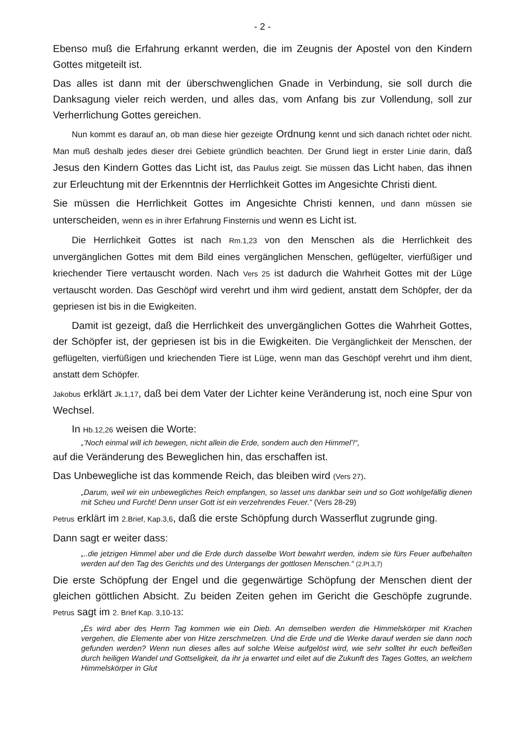- 2 -
Ebenso muß die Erfahrung erkannt werden, die im Zeugnis der Apostel von den Kindern Gottes mitgeteilt ist.
Das alles ist dann mit der überschwenglichen Gnade in Verbindung, sie soll durch die Danksagung vieler reich werden, und alles das, vom Anfang bis zur Vollendung, soll zur Verherrlichung Gottes gereichen.
Nun kommt es darauf an, ob man diese hier gezeigte Ordnung kennt und sich danach richtet oder nicht. Man muß deshalb jedes dieser drei Gebiete gründlich beachten. Der Grund liegt in erster Linie darin, daß Jesus den Kindern Gottes das Licht ist, das Paulus zeigt. Sie müssen das Licht haben, das ihnen zur Erleuchtung mit der Erkenntnis der Herrlichkeit Gottes im Angesichte Christi dient.
Sie müssen die Herrlichkeit Gottes im Angesichte Christi kennen, und dann müssen sie unterscheiden, wenn es in ihrer Erfahrung Finsternis und wenn es Licht ist.
Die Herrlichkeit Gottes ist nach Rm.1,23 von den Menschen als die Herrlichkeit des unvergänglichen Gottes mit dem Bild eines vergänglichen Menschen, geflügelter, vierfüßiger und kriechender Tiere vertauscht worden. Nach Vers 25 ist dadurch die Wahrheit Gottes mit der Lüge vertauscht worden. Das Geschöpf wird verehrt und ihm wird gedient, anstatt dem Schöpfer, der da gepriesen ist bis in die Ewigkeiten.
Damit ist gezeigt, daß die Herrlichkeit des unvergänglichen Gottes die Wahrheit Gottes, der Schöpfer ist, der gepriesen ist bis in die Ewigkeiten. Die Vergänglichkeit der Menschen, der geflügelten, vierfüßigen und kriechenden Tiere ist Lüge, wenn man das Geschöpf verehrt und ihm dient, anstatt dem Schöpfer.
Jakobus erklärt Jk.1,17, daß bei dem Vater der Lichter keine Veränderung ist, noch eine Spur von Wechsel.
In Hb.12,26 weisen die Worte:
„’Noch einmal will ich bewegen, nicht allein die Erde, sondern auch den Himmel’!“,
auf die Veränderung des Beweglichen hin, das erschaffen ist.
Das Unbewegliche ist das kommende Reich, das bleiben wird (Vers 27).
„Darum, weil wir ein unbewegliches Reich empfangen, so lasset uns dankbar sein und so Gott wohlgefällig dienen mit Scheu und Furcht! Denn unser Gott ist ein verzehrendes Feuer.“ (Vers 28-29)
Petrus erklärt im 2.Brief, Kap.3,6, daß die erste Schöpfung durch Wasserflut zugrunde ging.
Dann sagt er weiter dass:
„..die jetzigen Himmel aber und die Erde durch dasselbe Wort bewahrt werden, indem sie fürs Feuer aufbehalten werden auf den Tag des Gerichts und des Untergangs der gottlosen Menschen.“ (2.Pt.3,7)
Die erste Schöpfung der Engel und die gegenwärtige Schöpfung der Menschen dient der gleichen göttlichen Absicht. Zu beiden Zeiten gehen im Gericht die Geschöpfe zugrunde. Petrus sagt im 2. Brief Kap. 3,10-13:
„Es wird aber des Herrn Tag kommen wie ein Dieb. An demselben werden die Himmelskörper mit Krachen vergehen, die Elemente aber von Hitze zerschmelzen. Und die Erde und die Werke darauf werden sie dann noch gefunden werden? Wenn nun dieses alles auf solche Weise aufgelöst wird, wie sehr solltet ihr euch befleißen durch heiligen Wandel und Gottseligkeit, da ihr ja erwartet und eilet auf die Zukunft des Tages Gottes, an welchem Himmelskörper in Glut